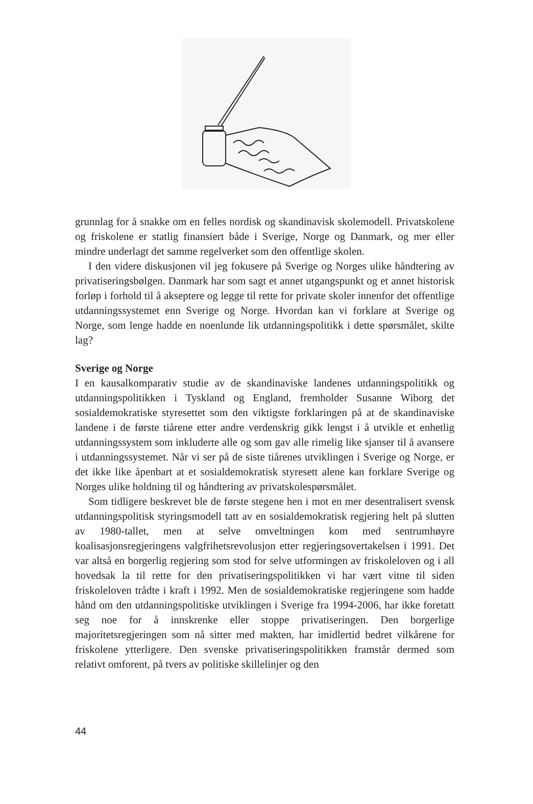grunnlag for å snakke om en felles nordisk og skandinavisk skolemodell. Privatskolene og friskolene er statlig finansiert både i Sverige, Norge og Danmark, og mer eller mindre underlagt det samme regelverket som den offentlige skolen.
I den videre diskusjonen vil jeg fokusere på Sverige og Norges ulike håndtering av privatiseringsbølgen. Danmark har som sagt et annet utgangspunkt og et annet historisk forløp i forhold til å akseptere og legge til rette for private skoler innenfor det offentlige utdanningssystemet enn Sverige og Norge. Hvordan kan vi forklare at Sverige og Norge, som lenge hadde en noenlunde lik utdanningspolitikk i dette spørsmålet, skilte lag?
Sverige og Norge
I en kausalkomparativ studie av de skandinaviske landenes utdanningspolitikk og utdanningspolitikken i Tyskland og England, fremholder Susanne Wiborg det sosialdemokratiske styresettet som den viktigste forklaringen på at de skandinaviske landene i de første tiårene etter andre verdenskrig gikk lengst i å utvikle et enhetlig utdanningssystem som inkluderte alle og som gav alle rimelig like sjanser til å avansere i utdanningssystemet. Når vi ser på de siste tiårenes utviklingen i Sverige og Norge, er det ikke like åpenbart at et sosialdemokratisk styresett alene kan forklare Sverige og Norges ulike holdning til og håndtering av privatskolespørsmålet.
Som tidligere beskrevet ble de første stegene hen i mot en mer desentralisert svensk utdanningspolitisk styringsmodell tatt av en sosialdemokratisk regjering helt på slutten av 1980-tallet, men at selve omveltningen kom med sentrumhøyre koalisasjonsregjeringens valgfrihetsrevolusjon etter regjeringsovertakelsen i 1991. Det var altså en borgerlig regjering som stod for selve utformingen av friskoleloven og i all hovedsak la til rette for den privatiseringspolitikken vi har vært vitne til siden friskoleloven trådte i kraft i 1992. Men de sosialdemokratiske regjeringene som hadde hånd om den utdanningspolitiske utviklingen i Sverige fra 1994-2006, har ikke foretatt seg noe for å innskrenke eller stoppe privatiseringen. Den borgerlige majoritetsregjeringen som nå sitter med makten, har imidlertid bedret vilkårene for friskolene ytterligere. Den svenske privatiseringspolitikken framstår dermed som relativt omforent, på tvers av politiske skillelinjer og den
44